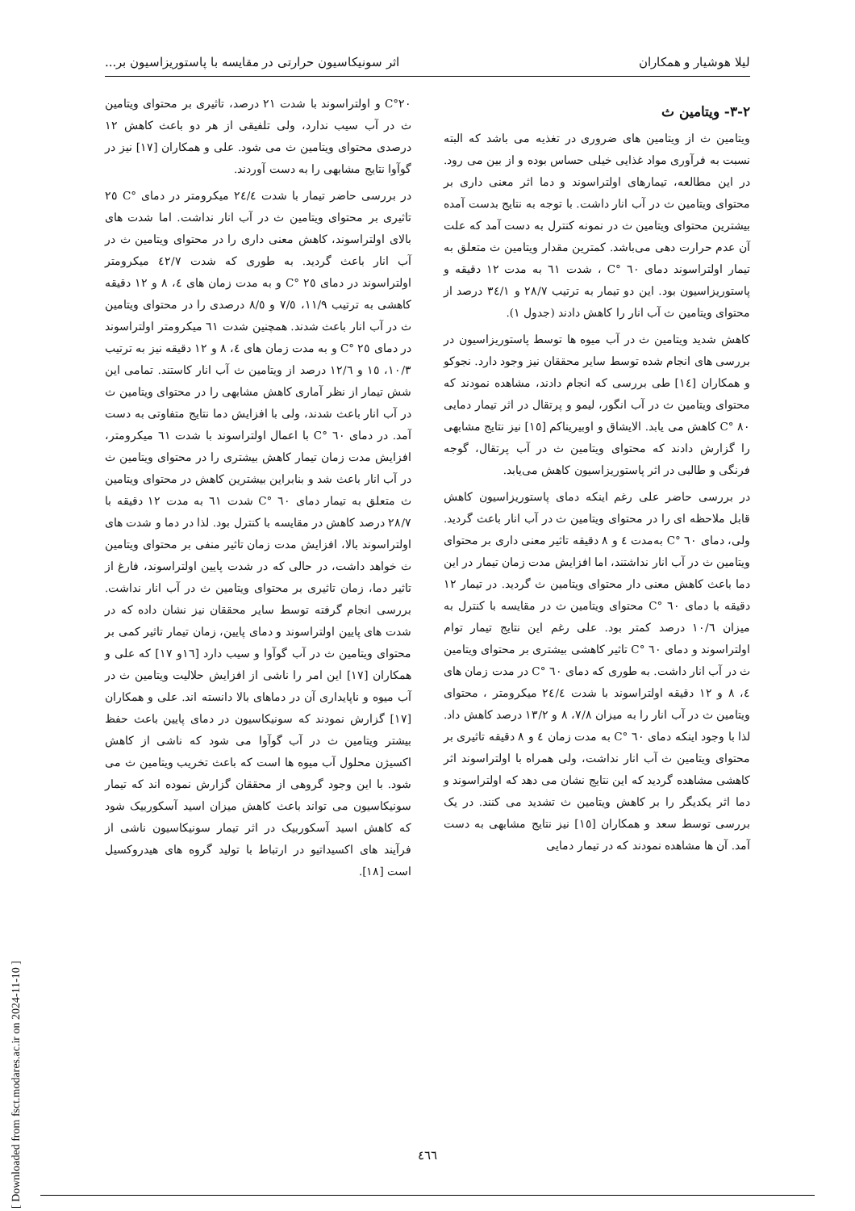لیلا هوشیار و همکاران اثر سونیکاسیون حرارتی در مقایسه با پاستوریزاسیون بر...
۳-۲- ویتامین ث
ویتامین ث از ویتامین های ضروری در تغذیه می باشد که البته نسبت به فرآوری مواد غذایی خیلی حساس بوده و از بین می رود. در این مطالعه، تیمارهای اولتراسوند و دما اثر معنی داری بر محتوای ویتامین ث در آب انار داشت. با توجه به نتایج بدست آمده بیشترین محتوای ویتامین ث در نمونه کنترل به دست آمد که علت آن عدم حرارت دهی می‌باشد. کمترین مقدار ویتامین ث متعلق به تیمار اولتراسوند دمای ٦٠ °C ، شدت ٦١ به مدت ١٢ دقیقه و پاستوریزاسیون بود. این دو تیمار به ترتیب ٢٨/٧ و ٣٤/١ درصد از محتوای ویتامین ث آب انار را کاهش دادند (جدول ١).
کاهش شدید ویتامین ث در آب میوه ها توسط پاستوریزاسیون در بررسی های انجام شده توسط سایر محققان نیز وجود دارد. نجوکو و همکاران [١٤] طی بررسی که انجام دادند، مشاهده نمودند که محتوای ویتامین ث در آب انگور، لیمو و پرتقال در اثر تیمار دمایی ٨٠ °C کاهش می یابد. الایشاق و اوبیریناکم [١٥] نیز نتایج مشابهی را گزارش دادند که محتوای ویتامین ث در آب پرتقال، گوجه فرنگی و طالبی در اثر پاستوریزاسیون کاهش می‌یابد.
در بررسی حاضر علی رغم اینکه دمای پاستوریزاسیون کاهش قابل ملاحظه ای را در محتوای ویتامین ث در آب انار باعث گردید. ولی، دمای ٦٠ °C بەمدت ٤ و ٨ دقیقه تاثیر معنی داری بر محتوای ویتامین ث در آب انار نداشتند، اما افزایش مدت زمان تیمار در این دما باعث کاهش معنی دار محتوای ویتامین ث گردید. در تیمار ١٢ دقیقه با دمای ٦٠ °C محتوای ویتامین ث در مقایسه با کنترل به میزان ١٠/٦ درصد کمتر بود. علی رغم این نتایج تیمار توام اولتراسوند و دمای ٦٠ °C تاثیر کاهشی بیشتری بر محتوای ویتامین ث در آب انار داشت. به طوری که دمای ٦٠ °C در مدت زمان های ٤، ٨ و ١٢ دقیقه اولتراسوند با شدت ٢٤/٤ میکرومتر ، محتوای ویتامین ث در آب انار را به میزان ٧/٨، ٨ و ١٣/٢ درصد کاهش داد. لذا با وجود اینکه دمای ٦٠ °C به مدت زمان ٤ و ٨ دقیقه تاثیری بر محتوای ویتامین ث آب انار نداشت، ولی همراه با اولتراسوند اثر کاهشی مشاهده گردید که این نتایج نشان می دهد که اولتراسوند و دما اثر یکدیگر را بر کاهش ویتامین ث تشدید می کنند. در یک بررسی توسط سعد و همکاران [١٥] نیز نتایج مشابهی به دست آمد. آن ها مشاهده نمودند که در تیمار دمایی
٢٠°C و اولتراسوند با شدت ٢١ درصد، تاثیری بر محتوای ویتامین ث در آب سیب ندارد، ولی تلفیقی از هر دو باعث کاهش ١٢ درصدی محتوای ویتامین ث می شود. علی و همکاران [١٧] نیز در گوآوا نتایج مشابهی را به دست آوردند.
در بررسی حاضر تیمار با شدت ٢٤/٤ میکرومتر در دمای °C ٢٥ تاثیری بر محتوای ویتامین ث در آب انار نداشت. اما شدت های بالای اولتراسوند، کاهش معنی داری را در محتوای ویتامین ث در آب انار باعث گردید. به طوری که شدت ٤٢/٧ میکرومتر اولتراسوند در دمای ٢٥ °C و به مدت زمان های ٤، ٨ و ١٢ دقیقه کاهشی به ترتیب ١١/٩، ٧/٥ و ٨/٥ درصدی را در محتوای ویتامین ث در آب انار باعث شدند. همچنین شدت ٦١ میکرومتر اولتراسوند در دمای ٢٥ °C و به مدت زمان های ٤، ٨ و ١٢ دقیقه نیز به ترتیب ١٠/٣، ١٥ و ١٢/٦ درصد از ویتامین ث آب انار کاستند. تمامی این شش تیمار از نظر آماری کاهش مشابهی را در محتوای ویتامین ث در آب انار باعث شدند، ولی با افزایش دما نتایج متفاوتی به دست آمد. در دمای ٦٠ °C با اعمال اولتراسوند با شدت ٦١ میکرومتر، افزایش مدت زمان تیمار کاهش بیشتری را در محتوای ویتامین ث در آب انار باعث شد و بنابراین بیشترین کاهش در محتوای ویتامین ث متعلق به تیمار دمای ٦٠ °C شدت ٦١ به مدت ١٢ دقیقه با ٢٨/٧ درصد کاهش در مقایسه با کنترل بود. لذا در دما و شدت های اولتراسوند بالا، افزایش مدت زمان تاثیر منفی بر محتوای ویتامین ث خواهد داشت، در حالی که در شدت پایین اولتراسوند، فارغ از تاثیر دما، زمان تاثیری بر محتوای ویتامین ث در آب انار نداشت. بررسی انجام گرفته توسط سایر محققان نیز نشان داده که در شدت های پایین اولتراسوند و دمای پایین، زمان تیمار تاثیر کمی بر محتوای ویتامین ث در آب گوآوا و سیب دارد [١٦و ١٧] که علی و همکاران [١٧] این امر را ناشی از افزایش حلالیت ویتامین ث در آب میوه و ناپایداری آن در دماهای بالا دانسته اند. علی و همکاران [١٧] گزارش نمودند که سونیکاسیون در دمای پایین باعث حفظ بیشتر ویتامین ث در آب گوآوا می شود که ناشی از کاهش اکسیژن محلول آب میوه ها است که باعث تخریب ویتامین ث می شود. با این وجود گروهی از محققان گزارش نموده اند که تیمار سونیکاسیون می تواند باعث کاهش میزان اسید آسکوربیک شود که کاهش اسید آسکوربیک در اثر تیمار سونیکاسیون ناشی از فرآیند های اکسیداتیو در ارتباط با تولید گروه های هیدروکسیل است [١٨].
[ Downloaded from fsct.modares.ac.ir on 2024-11-10 ]
٤٦٦